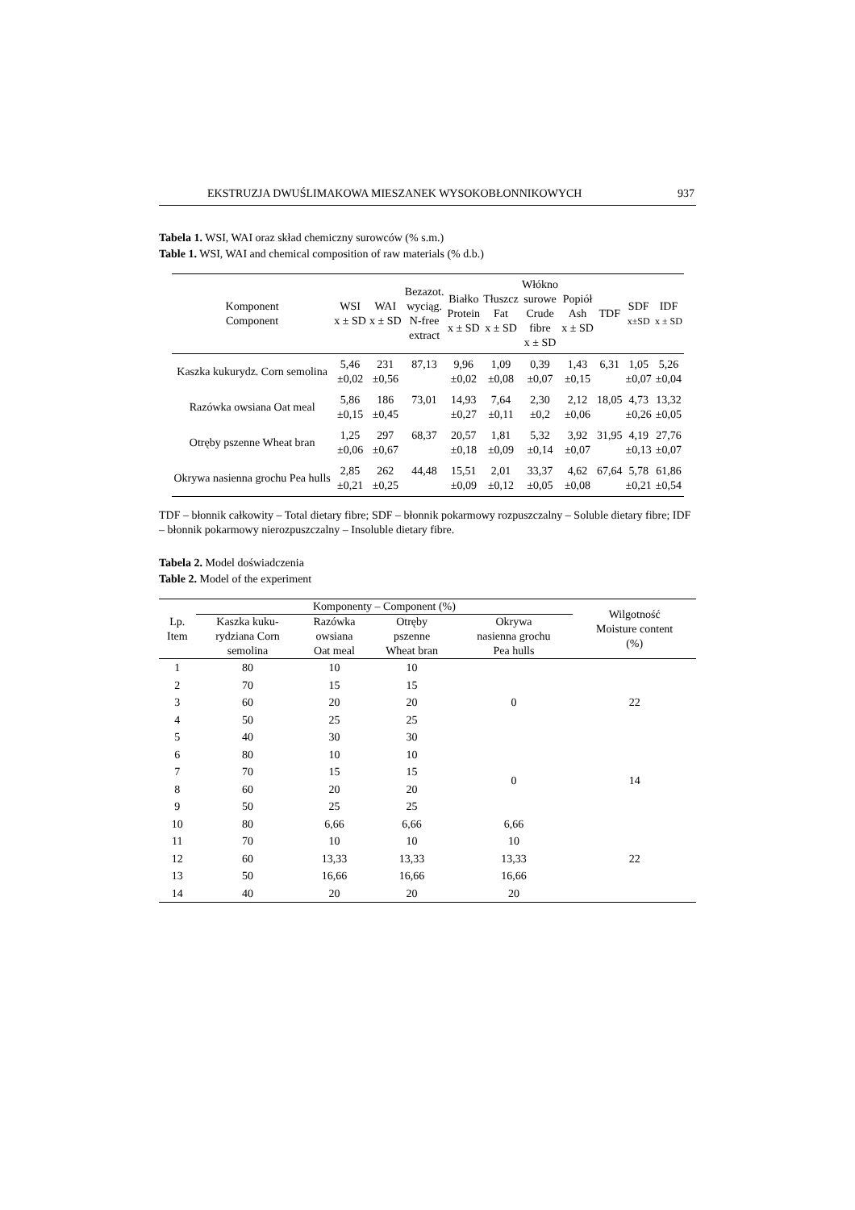EKSTRUZJA DWUŚLIMAKOWA MIESZANEK WYSOKOBŁONNIKOWYCH 937
Tabela 1. WSI, WAI oraz skład chemiczny surowców (% s.m.)
Table 1. WSI, WAI and chemical composition of raw materials (% d.b.)
| Komponent Component | WSI x ± SD | WAI x ± SD | Bezazot. wyciąg. N-free extract | Białko Protein x ± SD | Tłuszcz Fat x ± SD | Włókno surowe Crude fibre x ± SD | Popiół Ash x ± SD | TDF | SDF x±SD | IDF x ± SD |
| --- | --- | --- | --- | --- | --- | --- | --- | --- | --- | --- |
| Kaszka kukurydz. Corn semolina | 5,46 ±0,02 | 231 ±0,56 | 87,13 | 9,96 ±0,02 | 1,09 ±0,08 | 0,39 ±0,07 | 1,43 ±0,15 | 6,31 | 1,05 ±0,07 | 5,26 ±0,04 |
| Razówka owsiana Oat meal | 5,86 ±0,15 | 186 ±0,45 | 73,01 | 14,93 ±0,27 | 7,64 ±0,11 | 2,30 ±0,2 | 2,12 ±0,06 | 18,05 | 4,73 ±0,26 | 13,32 ±0,05 |
| Otręby pszenne Wheat bran | 1,25 ±0,06 | 297 ±0,67 | 68,37 | 20,57 ±0,18 | 1,81 ±0,09 | 5,32 ±0,14 | 3,92 ±0,07 | 31,95 | 4,19 ±0,13 | 27,76 ±0,07 |
| Okrywa nasienna grochu Pea hulls | 2,85 ±0,21 | 262 ±0,25 | 44,48 | 15,51 ±0,09 | 2,01 ±0,12 | 33,37 ±0,05 | 4,62 ±0,08 | 67,64 | 5,78 ±0,21 | 61,86 ±0,54 |
TDF – błonnik całkowity – Total dietary fibre; SDF – błonnik pokarmowy rozpuszczalny – Soluble dietary fibre; IDF – błonnik pokarmowy nierozpuszczalny – Insoluble dietary fibre.
Tabela 2. Model doświadczenia
Table 2. Model of the experiment
| Lp. Item | Komponenty – Component (%) | | | | Wilgotność Moisture content (%) |
| --- | --- | --- | --- | --- | --- |
| | Kaszka kuku- rydziana Corn semolina | Razówka owsiana Oat meal | Otręby pszenne Wheat bran | Okrywa nasienna grochu Pea hulls | |
| 1 | 80 | 10 | 10 | 0 | 22 |
| 2 | 70 | 15 | 15 | | |
| 3 | 60 | 20 | 20 | | |
| 4 | 50 | 25 | 25 | | |
| 5 | 40 | 30 | 30 | | |
| 6 | 80 | 10 | 10 | 0 | 14 |
| 7 | 70 | 15 | 15 | | |
| 8 | 60 | 20 | 20 | | |
| 9 | 50 | 25 | 25 | | |
| 10 | 80 | 6,66 | 6,66 | 6,66 | 22 |
| 11 | 70 | 10 | 10 | 10 | |
| 12 | 60 | 13,33 | 13,33 | 13,33 | |
| 13 | 50 | 16,66 | 16,66 | 16,66 | |
| 14 | 40 | 20 | 20 | 20 | |